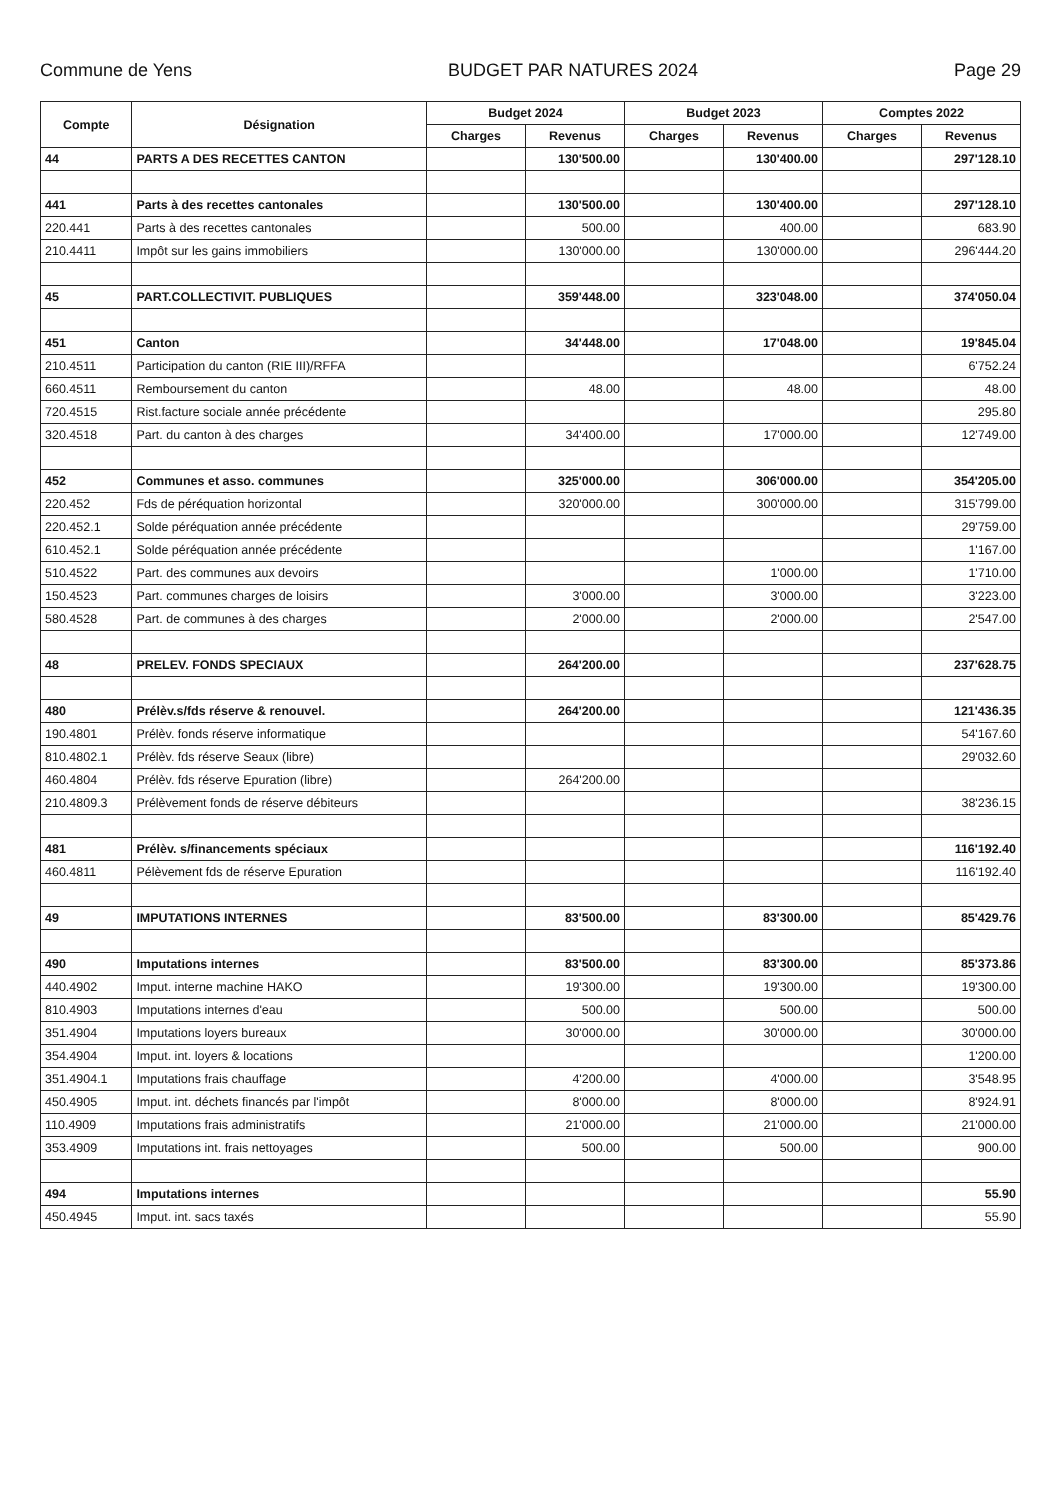Commune de Yens BUDGET PAR NATURES 2024 Page 29
| Compte | Désignation | Budget 2024 | | Budget 2023 | | Comptes 2022 | |
| --- | --- | --- | --- | --- | --- | --- | --- |
| | | Charges | Revenus | Charges | Revenus | Charges | Revenus |
| 44 | PARTS A DES RECETTES CANTON | | 130'500.00 | | 130'400.00 | | 297'128.10 |
| 441 | Parts à des recettes cantonales | | 130'500.00 | | 130'400.00 | | 297'128.10 |
| 220.441 | Parts à des recettes cantonales | | 500.00 | | 400.00 | | 683.90 |
| 210.4411 | Impôt sur les gains immobiliers | | 130'000.00 | | 130'000.00 | | 296'444.20 |
| 45 | PART.COLLECTIVIT. PUBLIQUES | | 359'448.00 | | 323'048.00 | | 374'050.04 |
| 451 | Canton | | 34'448.00 | | 17'048.00 | | 19'845.04 |
| 210.4511 | Participation du canton (RIE III)/RFFA | | | | | | 6'752.24 |
| 660.4511 | Remboursement du canton | | 48.00 | | 48.00 | | 48.00 |
| 720.4515 | Rist.facture sociale année précédente | | | | | | 295.80 |
| 320.4518 | Part. du canton à des charges | | 34'400.00 | | 17'000.00 | | 12'749.00 |
| 452 | Communes et asso. communes | | 325'000.00 | | 306'000.00 | | 354'205.00 |
| 220.452 | Fds de péréquation horizontal | | 320'000.00 | | 300'000.00 | | 315'799.00 |
| 220.452.1 | Solde péréquation année précédente | | | | | | 29'759.00 |
| 610.452.1 | Solde péréquation année précédente | | | | | | 1'167.00 |
| 510.4522 | Part. des communes aux devoirs | | | | 1'000.00 | | 1'710.00 |
| 150.4523 | Part. communes charges de loisirs | | 3'000.00 | | 3'000.00 | | 3'223.00 |
| 580.4528 | Part. de communes à des charges | | 2'000.00 | | 2'000.00 | | 2'547.00 |
| 48 | PRELEV. FONDS SPECIAUX | | 264'200.00 | | | | 237'628.75 |
| 480 | Prélèv.s/fds réserve & renouvel. | | 264'200.00 | | | | 121'436.35 |
| 190.4801 | Prélèv. fonds réserve informatique | | | | | | 54'167.60 |
| 810.4802.1 | Prélèv. fds réserve Seaux (libre) | | | | | | 29'032.60 |
| 460.4804 | Prélèv. fds réserve Epuration (libre) | | 264'200.00 | | | | |
| 210.4809.3 | Prélèvement fonds de réserve débiteurs | | | | | | 38'236.15 |
| 481 | Prélèv. s/financements spéciaux | | | | | | 116'192.40 |
| 460.4811 | Pélèvement fds de réserve Epuration | | | | | | 116'192.40 |
| 49 | IMPUTATIONS INTERNES | | 83'500.00 | | 83'300.00 | | 85'429.76 |
| 490 | Imputations internes | | 83'500.00 | | 83'300.00 | | 85'373.86 |
| 440.4902 | Imput. interne machine HAKO | | 19'300.00 | | 19'300.00 | | 19'300.00 |
| 810.4903 | Imputations internes d'eau | | 500.00 | | 500.00 | | 500.00 |
| 351.4904 | Imputations loyers bureaux | | 30'000.00 | | 30'000.00 | | 30'000.00 |
| 354.4904 | Imput. int. loyers & locations | | | | | | 1'200.00 |
| 351.4904.1 | Imputations frais chauffage | | 4'200.00 | | 4'000.00 | | 3'548.95 |
| 450.4905 | Imput. int. déchets financés par l'impôt | | 8'000.00 | | 8'000.00 | | 8'924.91 |
| 110.4909 | Imputations frais administratifs | | 21'000.00 | | 21'000.00 | | 21'000.00 |
| 353.4909 | Imputations int. frais nettoyages | | 500.00 | | 500.00 | | 900.00 |
| 494 | Imputations internes | | | | | | 55.90 |
| 450.4945 | Imput. int. sacs taxés | | | | | | 55.90 |